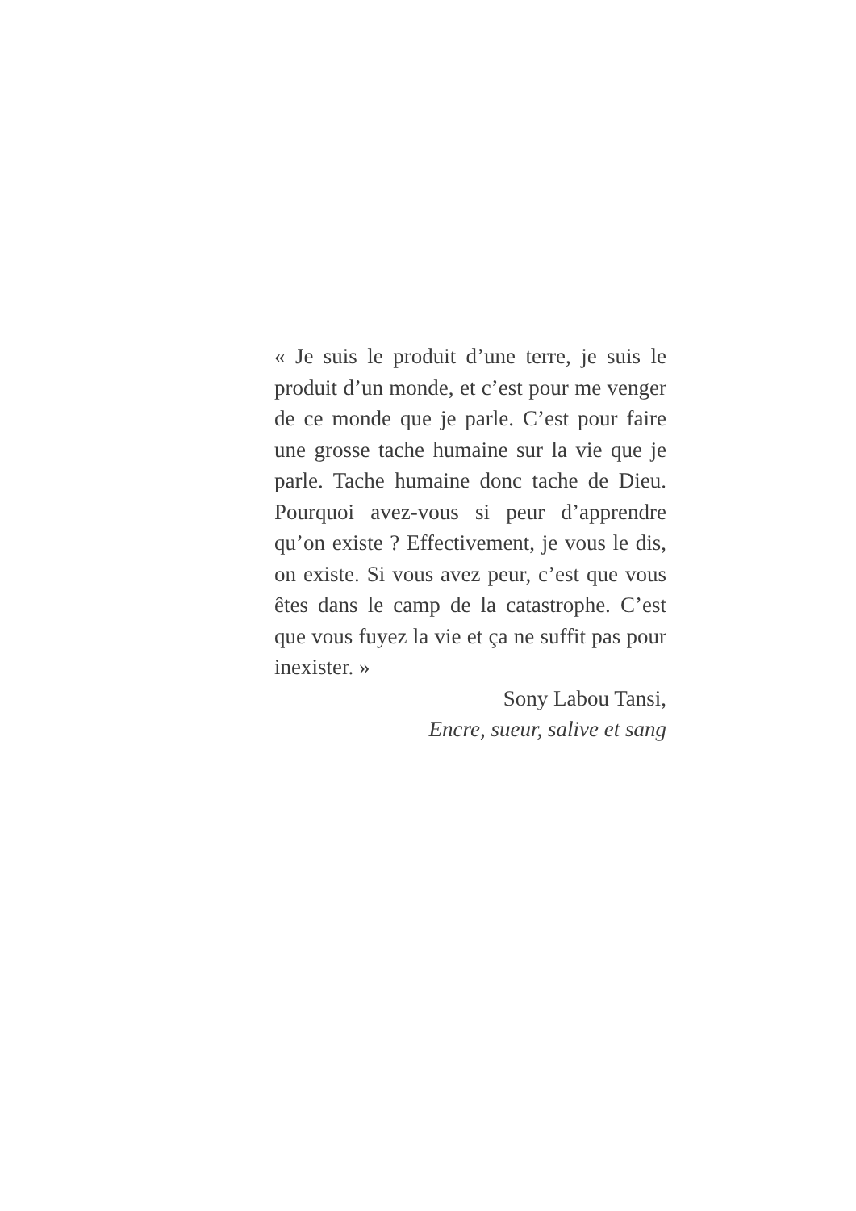« Je suis le produit d’une terre, je suis le produit d’un monde, et c’est pour me venger de ce monde que je parle. C’est pour faire une grosse tache humaine sur la vie que je parle. Tache humaine donc tache de Dieu. Pourquoi avez-vous si peur d’apprendre qu’on existe ? Effectivement, je vous le dis, on existe. Si vous avez peur, c’est que vous êtes dans le camp de la catastrophe. C’est que vous fuyez la vie et ça ne suffit pas pour inexister. »
Sony Labou Tansi,
Encre, sueur, salive et sang